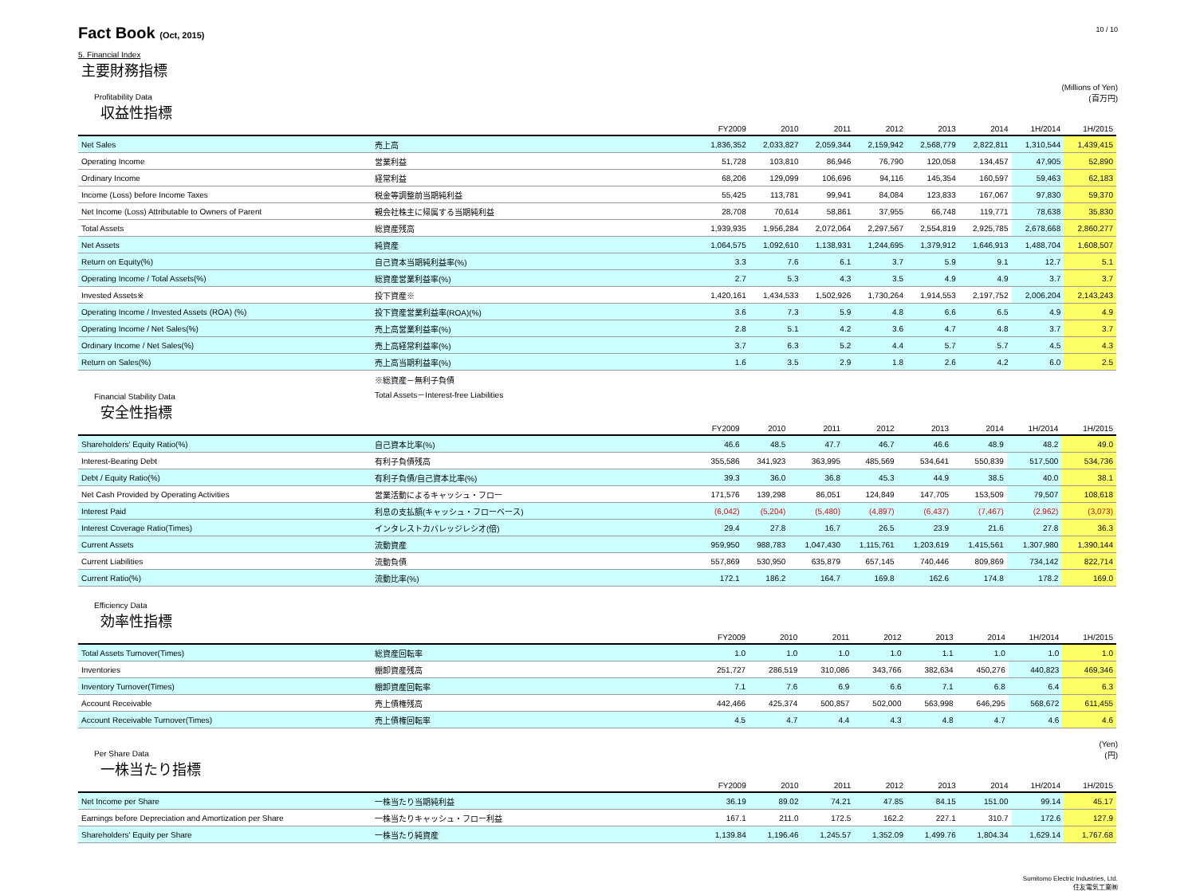Fact Book (Oct, 2015)
10 / 10
5. Financial Index
主要財務指標
(Millions of Yen)
(百万円)
Profitability Data
収益性指標
| | | FY2009 | 2010 | 2011 | 2012 | 2013 | 2014 | 1H/2014 | 1H/2015 |
| --- | --- | --- | --- | --- | --- | --- | --- | --- | --- |
| Net Sales | 売上高 | 1,836,352 | 2,033,827 | 2,059,344 | 2,159,942 | 2,568,779 | 2,822,811 | 1,310,544 | 1,439,415 |
| Operating Income | 営業利益 | 51,728 | 103,810 | 86,946 | 76,790 | 120,058 | 134,457 | 47,905 | 52,890 |
| Ordinary Income | 経常利益 | 68,206 | 129,099 | 106,696 | 94,116 | 145,354 | 160,597 | 59,463 | 62,183 |
| Income (Loss) before Income Taxes | 税金等調整前当期純利益 | 55,425 | 113,781 | 99,941 | 84,084 | 123,833 | 167,067 | 97,830 | 59,370 |
| Net Income (Loss) Attributable to Owners of Parent | 親会社株主に帰属する当期純利益 | 28,708 | 70,614 | 58,861 | 37,955 | 66,748 | 119,771 | 78,638 | 35,830 |
| Total Assets | 総資産残高 | 1,939,935 | 1,956,284 | 2,072,064 | 2,297,567 | 2,554,819 | 2,925,785 | 2,678,668 | 2,860,277 |
| Net Assets | 純資産 | 1,064,575 | 1,092,610 | 1,138,931 | 1,244,695 | 1,379,912 | 1,646,913 | 1,488,704 | 1,608,507 |
| Return on Equity(%) | 自己資本当期純利益率(%) | 3.3 | 7.6 | 6.1 | 3.7 | 5.9 | 9.1 | 12.7 | 5.1 |
| Operating Income / Total Assets(%) | 総資産営業利益率(%) | 2.7 | 5.3 | 4.3 | 3.5 | 4.9 | 4.9 | 3.7 | 3.7 |
| Invested Assets※ | 投下資産※ | 1,420,161 | 1,434,533 | 1,502,926 | 1,730,264 | 1,914,553 | 2,197,752 | 2,006,204 | 2,143,243 |
| Operating Income / Invested Assets (ROA) (%) | 投下資産営業利益率(ROA)(%) | 3.6 | 7.3 | 5.9 | 4.8 | 6.6 | 6.5 | 4.9 | 4.9 |
| Operating Income / Net Sales(%) | 売上高営業利益率(%) | 2.8 | 5.1 | 4.2 | 3.6 | 4.7 | 4.8 | 3.7 | 3.7 |
| Ordinary Income / Net Sales(%) | 売上高経常利益率(%) | 3.7 | 6.3 | 5.2 | 4.4 | 5.7 | 5.7 | 4.5 | 4.3 |
| Return on Sales(%) | 売上高当期利益率(%) | 1.6 | 3.5 | 2.9 | 1.8 | 2.6 | 4.2 | 6.0 | 2.5 |
※総資産－無利子負債
Total Assets－Interest-free Liabilities
Financial Stability Data
安全性指標
| | | FY2009 | 2010 | 2011 | 2012 | 2013 | 2014 | 1H/2014 | 1H/2015 |
| --- | --- | --- | --- | --- | --- | --- | --- | --- | --- |
| Shareholders' Equity Ratio(%) | 自己資本比率(%) | 46.6 | 48.5 | 47.7 | 46.7 | 46.6 | 48.9 | 48.2 | 49.0 |
| Interest-Bearing Debt | 有利子負債残高 | 355,586 | 341,923 | 363,995 | 485,569 | 534,641 | 550,839 | 517,500 | 534,736 |
| Debt / Equity Ratio(%) | 有利子負債/自己資本比率(%) | 39.3 | 36.0 | 36.8 | 45.3 | 44.9 | 38.5 | 40.0 | 38.1 |
| Net Cash Provided by Operating Activities | 営業活動によるキャッシュ・フロー | 171,576 | 139,298 | 86,051 | 124,849 | 147,705 | 153,509 | 79,507 | 108,618 |
| Interest Paid | 利息の支払額(キャッシュ・フローベース) | (6,042) | (5,204) | (5,480) | (4,897) | (6,437) | (7,467) | (2,962) | (3,073) |
| Interest Coverage Ratio(Times) | インタレストカバレッジレシオ(倍) | 29.4 | 27.8 | 16.7 | 26.5 | 23.9 | 21.6 | 27.8 | 36.3 |
| Current Assets | 流動資産 | 959,950 | 988,783 | 1,047,430 | 1,115,761 | 1,203,619 | 1,415,561 | 1,307,980 | 1,390,144 |
| Current Liabilities | 流動負債 | 557,869 | 530,950 | 635,879 | 657,145 | 740,446 | 809,869 | 734,142 | 822,714 |
| Current Ratio(%) | 流動比率(%) | 172.1 | 186.2 | 164.7 | 169.8 | 162.6 | 174.8 | 178.2 | 169.0 |
Efficiency Data
効率性指標
| | | FY2009 | 2010 | 2011 | 2012 | 2013 | 2014 | 1H/2014 | 1H/2015 |
| --- | --- | --- | --- | --- | --- | --- | --- | --- | --- |
| Total Assets Turnover(Times) | 総資産回転率 | 1.0 | 1.0 | 1.0 | 1.0 | 1.1 | 1.0 | 1.0 | 1.0 |
| Inventories | 棚卸資産残高 | 251,727 | 286,519 | 310,086 | 343,766 | 382,634 | 450,276 | 440,823 | 469,346 |
| Inventory Turnover(Times) | 棚卸資産回転率 | 7.1 | 7.6 | 6.9 | 6.6 | 7.1 | 6.8 | 6.4 | 6.3 |
| Account Receivable | 売上債権残高 | 442,466 | 425,374 | 500,857 | 502,000 | 563,998 | 646,295 | 568,672 | 611,455 |
| Account Receivable Turnover(Times) | 売上債権回転率 | 4.5 | 4.7 | 4.4 | 4.3 | 4.8 | 4.7 | 4.6 | 4.6 |
(Yen)
(円)
Per Share Data
一株当たり指標
| | | FY2009 | 2010 | 2011 | 2012 | 2013 | 2014 | 1H/2014 | 1H/2015 |
| --- | --- | --- | --- | --- | --- | --- | --- | --- | --- |
| Net Income per Share | 一株当たり当期純利益 | 36.19 | 89.02 | 74.21 | 47.85 | 84.15 | 151.00 | 99.14 | 45.17 |
| Earnings before Depreciation and Amortization per Share | 一株当たりキャッシュ・フロー利益 | 167.1 | 211.0 | 172.5 | 162.2 | 227.1 | 310.7 | 172.6 | 127.9 |
| Shareholders' Equity per Share | 一株当たり純資産 | 1,139.84 | 1,196.46 | 1,245.57 | 1,352.09 | 1,499.76 | 1,804.34 | 1,629.14 | 1,767.68 |
Sumitomo Electric Industries, Ltd.
住友電気工業㈱